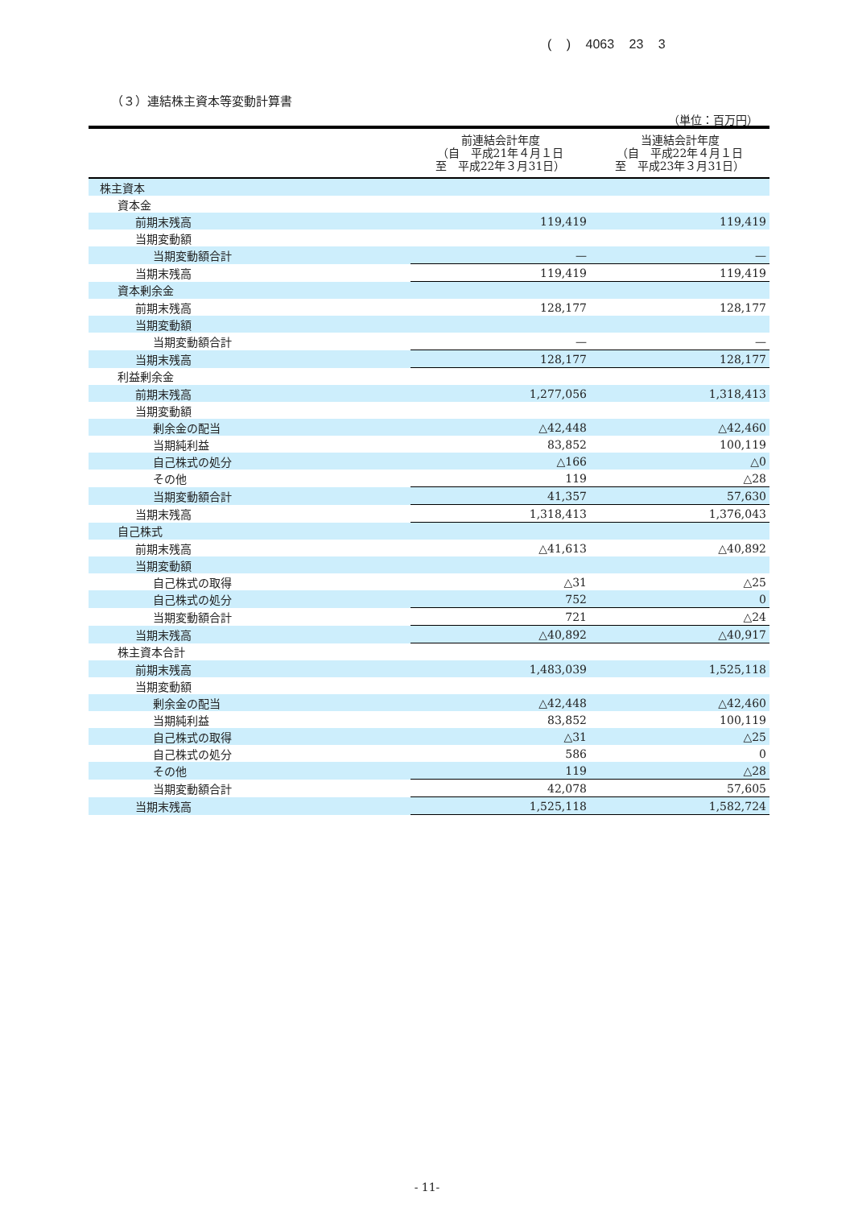( ) 4063 23 3
（３）連結株主資本等変動計算書
（単位：百万円）
| | 前連結会計年度 （自 平成21年４月１日 至 平成22年３月31日） | 当連結会計年度 （自 平成22年４月１日 至 平成23年３月31日） |
| --- | --- | --- |
| 株主資本 | | |
| 資本金 | | |
| 前期末残高 | 119,419 | 119,419 |
| 当期変動額 | | |
| 当期変動額合計 | — | — |
| 当期末残高 | 119,419 | 119,419 |
| 資本剰余金 | | |
| 前期末残高 | 128,177 | 128,177 |
| 当期変動額 | | |
| 当期変動額合計 | — | — |
| 当期末残高 | 128,177 | 128,177 |
| 利益剰余金 | | |
| 前期末残高 | 1,277,056 | 1,318,413 |
| 当期変動額 | | |
| 剰余金の配当 | △42,448 | △42,460 |
| 当期純利益 | 83,852 | 100,119 |
| 自己株式の処分 | △166 | △0 |
| その他 | 119 | △28 |
| 当期変動額合計 | 41,357 | 57,630 |
| 当期末残高 | 1,318,413 | 1,376,043 |
| 自己株式 | | |
| 前期末残高 | △41,613 | △40,892 |
| 当期変動額 | | |
| 自己株式の取得 | △31 | △25 |
| 自己株式の処分 | 752 | 0 |
| 当期変動額合計 | 721 | △24 |
| 当期末残高 | △40,892 | △40,917 |
| 株主資本合計 | | |
| 前期末残高 | 1,483,039 | 1,525,118 |
| 当期変動額 | | |
| 剰余金の配当 | △42,448 | △42,460 |
| 当期純利益 | 83,852 | 100,119 |
| 自己株式の取得 | △31 | △25 |
| 自己株式の処分 | 586 | 0 |
| その他 | 119 | △28 |
| 当期変動額合計 | 42,078 | 57,605 |
| 当期末残高 | 1,525,118 | 1,582,724 |
- 11-